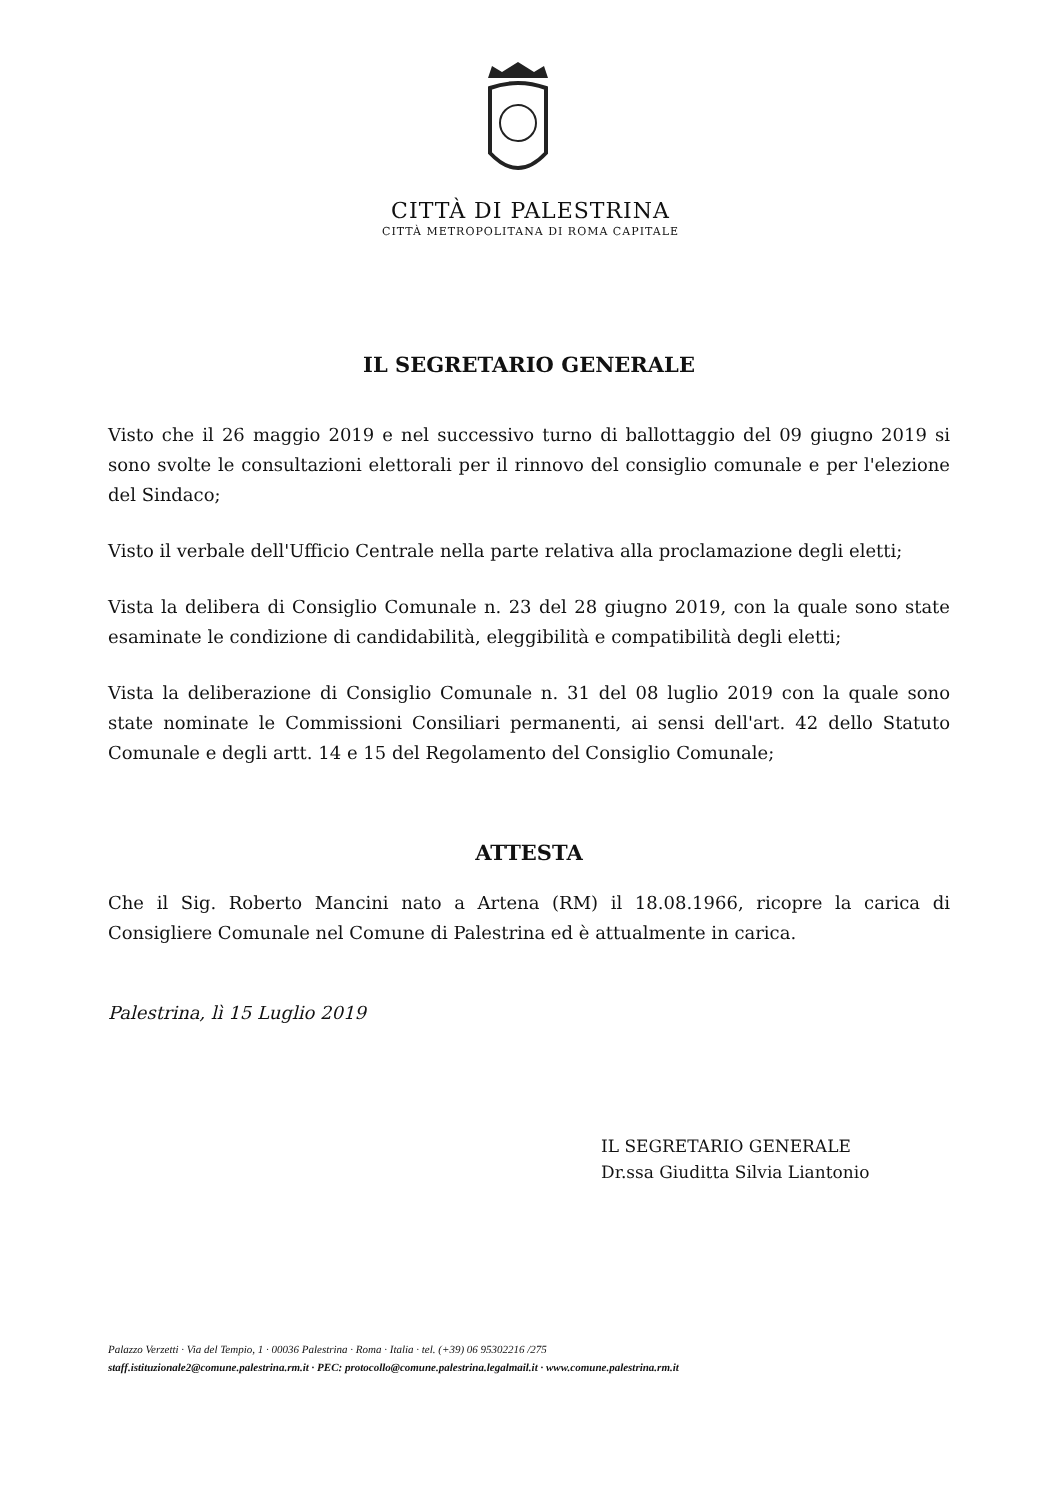CITTÀ DI PALESTRINA
CITTÀ METROPOLITANA DI ROMA CAPITALE
IL SEGRETARIO GENERALE
Visto che il 26 maggio 2019 e nel successivo turno di ballottaggio del 09 giugno 2019 si sono svolte le consultazioni elettorali per il rinnovo del consiglio comunale e per l'elezione del Sindaco;
Visto il verbale dell'Ufficio Centrale nella parte relativa alla proclamazione degli eletti;
Vista la delibera di Consiglio Comunale n. 23 del 28 giugno 2019, con la quale sono state esaminate le condizione di candidabilità, eleggibilità e compatibilità degli eletti;
Vista la deliberazione di Consiglio Comunale n. 31 del 08 luglio 2019 con la quale sono state nominate le Commissioni Consiliari permanenti, ai sensi dell'art. 42 dello Statuto Comunale e degli artt. 14 e 15 del Regolamento del Consiglio Comunale;
ATTESTA
Che il Sig. Roberto Mancini nato a Artena (RM) il 18.08.1966, ricopre la carica di Consigliere Comunale nel Comune di Palestrina ed è attualmente in carica.
Palestrina, lì 15 Luglio 2019
IL SEGRETARIO GENERALE
Dr.ssa Giuditta Silvia Liantonio
Palazzo Verzetti · Via del Tempio, 1 · 00036 Palestrina · Roma · Italia · tel. (+39) 06 95302216 /275
staff.istituzionale2@comune.palestrina.rm.it · PEC: protocollo@comune.palestrina.legalmail.it · www.comune.palestrina.rm.it